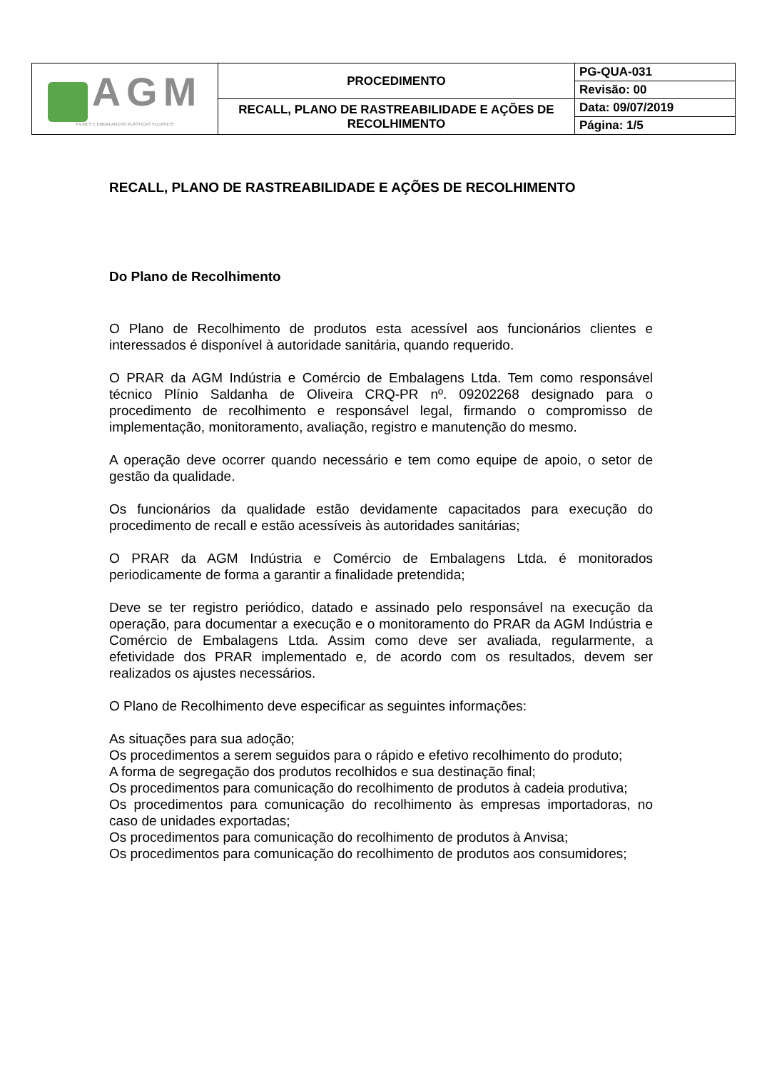| AGM FILMES E EMBALAGENS PLÁSTICAS FLEXÍVEIS | PROCEDIMENTO | PG-QUA-031 |
| | | Revisão: 00 |
| | RECALL, PLANO DE RASTREABILIDADE E AÇÕES DE RECOLHIMENTO | Data: 09/07/2019 |
| | | Página: 1/5 |
RECALL, PLANO DE RASTREABILIDADE E AÇÕES DE RECOLHIMENTO
Do Plano de Recolhimento
O Plano de Recolhimento de produtos esta acessível aos funcionários clientes e interessados é disponível à autoridade sanitária, quando requerido.
O PRAR da AGM Indústria e Comércio de Embalagens Ltda. Tem como responsável técnico Plínio Saldanha de Oliveira CRQ-PR nº. 09202268 designado para o procedimento de recolhimento e responsável legal, firmando o compromisso de implementação, monitoramento, avaliação, registro e manutenção do mesmo.
A operação deve ocorrer quando necessário e tem como equipe de apoio, o setor de gestão da qualidade.
Os funcionários da qualidade estão devidamente capacitados para execução do procedimento de recall e estão acessíveis às autoridades sanitárias;
O PRAR da AGM Indústria e Comércio de Embalagens Ltda. é monitorados periodicamente de forma a garantir a finalidade pretendida;
Deve se ter registro periódico, datado e assinado pelo responsável na execução da operação, para documentar a execução e o monitoramento do PRAR da AGM Indústria e Comércio de Embalagens Ltda. Assim como deve ser avaliada, regularmente, a efetividade dos PRAR implementado e, de acordo com os resultados, devem ser realizados os ajustes necessários.
O Plano de Recolhimento deve especificar as seguintes informações:
As situações para sua adoção;
Os procedimentos a serem seguidos para o rápido e efetivo recolhimento do produto;
A forma de segregação dos produtos recolhidos e sua destinação final;
Os procedimentos para comunicação do recolhimento de produtos à cadeia produtiva;
Os procedimentos para comunicação do recolhimento às empresas importadoras, no caso de unidades exportadas;
Os procedimentos para comunicação do recolhimento de produtos à Anvisa;
Os procedimentos para comunicação do recolhimento de produtos aos consumidores;